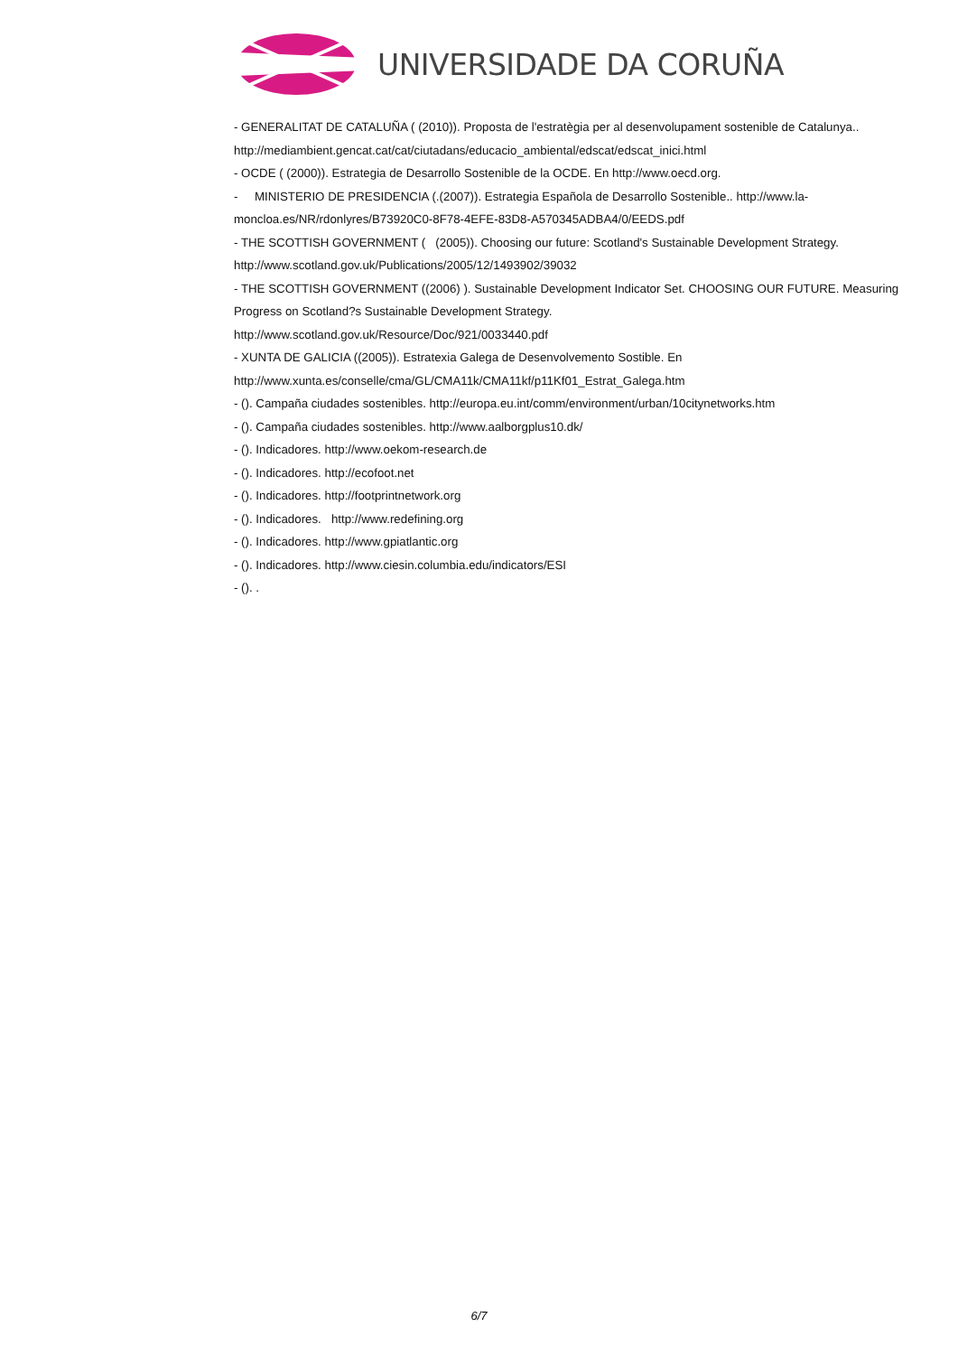UNIVERSIDADE DA CORUÑA
- GENERALITAT DE CATALUÑA ( (2010)). Proposta de l'estratègia per al desenvolupament sostenible de Catalunya.. http://mediambient.gencat.cat/cat/ciutadans/educacio_ambiental/edscat/edscat_inici.html
- OCDE ( (2000)). Estrategia de Desarrollo Sostenible de la OCDE. En http://www.oecd.org.
- MINISTERIO DE PRESIDENCIA (.(2007)). Estrategia Española de Desarrollo Sostenible.. http://www.la-moncloa.es/NR/rdonlyres/B73920C0-8F78-4EFE-83D8-A570345ADBA4/0/EEDS.pdf
- THE SCOTTISH GOVERNMENT ( (2005)). Choosing our future: Scotland's Sustainable Development Strategy. http://www.scotland.gov.uk/Publications/2005/12/1493902/39032
- THE SCOTTISH GOVERNMENT ((2006) ). Sustainable Development Indicator Set. CHOOSING OUR FUTURE. Measuring Progress on Scotland?s Sustainable Development Strategy.
http://www.scotland.gov.uk/Resource/Doc/921/0033440.pdf
- XUNTA DE GALICIA ((2005)). Estratexia Galega de Desenvolvemento Sostible. En
http://www.xunta.es/conselle/cma/GL/CMA11k/CMA11kf/p11Kf01_Estrat_Galega.htm
- (). Campaña ciudades sostenibles. http://europa.eu.int/comm/environment/urban/10citynetworks.htm
- (). Campaña ciudades sostenibles. http://www.aalborgplus10.dk/
- (). Indicadores. http://www.oekom-research.de
- (). Indicadores. http://ecofoot.net
- (). Indicadores. http://footprintnetwork.org
- (). Indicadores. http://www.redefining.org
- (). Indicadores. http://www.gpiatlantic.org
- (). Indicadores. http://www.ciesin.columbia.edu/indicators/ESI
- (). .
6/7